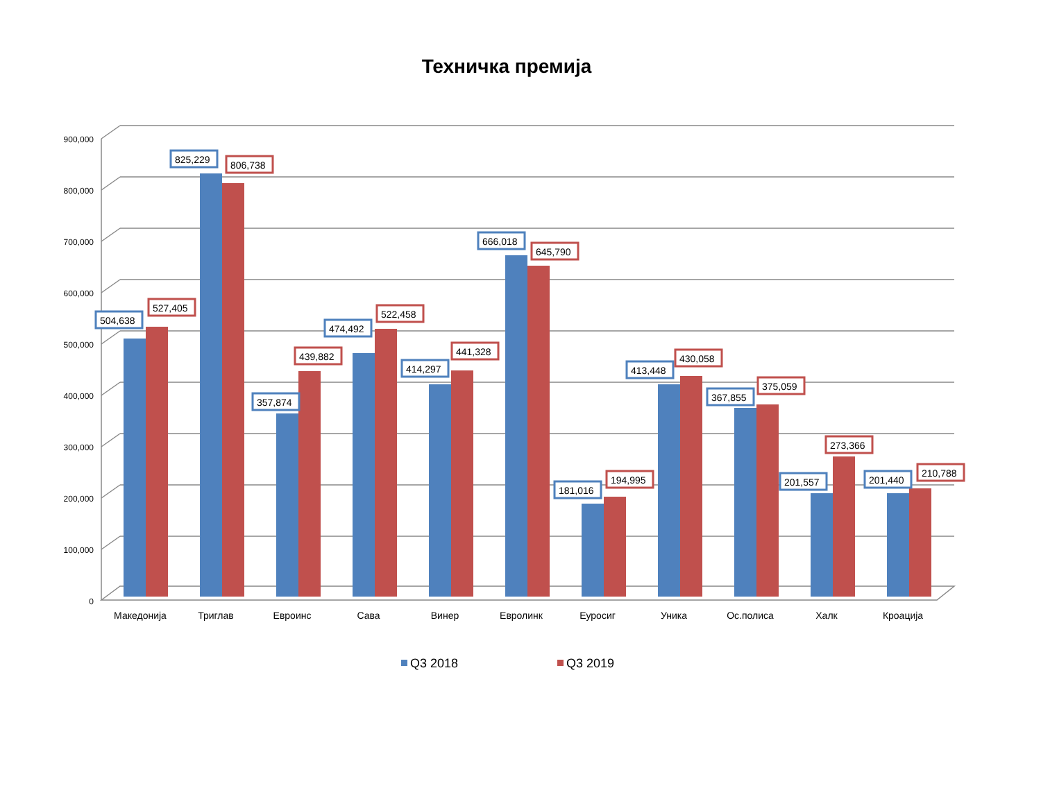Техничка премија
900,000
800,000
700,000
600,000
500,000
400,000
300,000
200,000
100,000
0
504,638
527,405
825,229
806,738
357,874
439,882
474,492
522,458
414,297
441,328
666,018
645,790
181,016
194,995
413,448
430,058
367,855
375,059
201,557
273,366
201,440
210,788
Македонија
Триглав
Евроинс
Сава
Винер
Евролинк
Еуросиг
Уника
Ос.полиса
Халк
Кроација
Q3 2018
Q3 2019